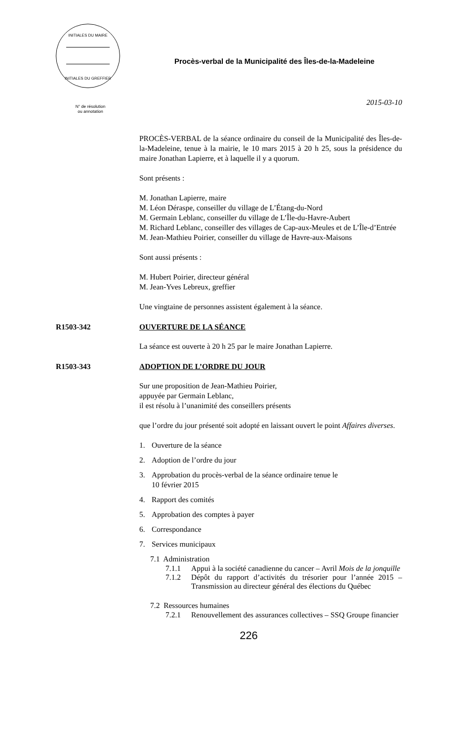INITIALES DU MAIRE
INITIALES DU GREFFIER
Procès-verbal de la Municipalité des Îles-de-la-Madeleine
2015-03-10
N° de résolution
ou annotation
PROCÈS-VERBAL de la séance ordinaire du conseil de la Municipalité des Îles-de-la-Madeleine, tenue à la mairie, le 10 mars 2015 à 20 h 25, sous la présidence du maire Jonathan Lapierre, et à laquelle il y a quorum.
Sont présents :
M. Jonathan Lapierre, maire
M. Léon Déraspe, conseiller du village de L’Étang-du-Nord
M. Germain Leblanc, conseiller du village de L’Île-du-Havre-Aubert
M. Richard Leblanc, conseiller des villages de Cap-aux-Meules et de L’Île-d’Entrée
M. Jean-Mathieu Poirier, conseiller du village de Havre-aux-Maisons
Sont aussi présents :
M. Hubert Poirier, directeur général
M. Jean-Yves Lebreux, greffier
Une vingtaine de personnes assistent également à la séance.
R1503-342 OUVERTURE DE LA SÉANCE
La séance est ouverte à 20 h 25 par le maire Jonathan Lapierre.
R1503-343 ADOPTION DE L’ORDRE DU JOUR
Sur une proposition de Jean-Mathieu Poirier,
appuyée par Germain Leblanc,
il est résolu à l’unanimité des conseillers présents
que l’ordre du jour présenté soit adopté en laissant ouvert le point Affaires diverses.
1. Ouverture de la séance
2. Adoption de l’ordre du jour
3. Approbation du procès-verbal de la séance ordinaire tenue le
10 février 2015
4. Rapport des comités
5. Approbation des comptes à payer
6. Correspondance
7. Services municipaux
7.1 Administration
7.1.1 Appui à la société canadienne du cancer – Avril Mois de la jonquille
7.1.2 Dépôt du rapport d’activités du trésorier pour l’année 2015 – Transmission au directeur général des élections du Québec
7.2 Ressources humaines
7.2.1 Renouvellement des assurances collectives – SSQ Groupe financier
226